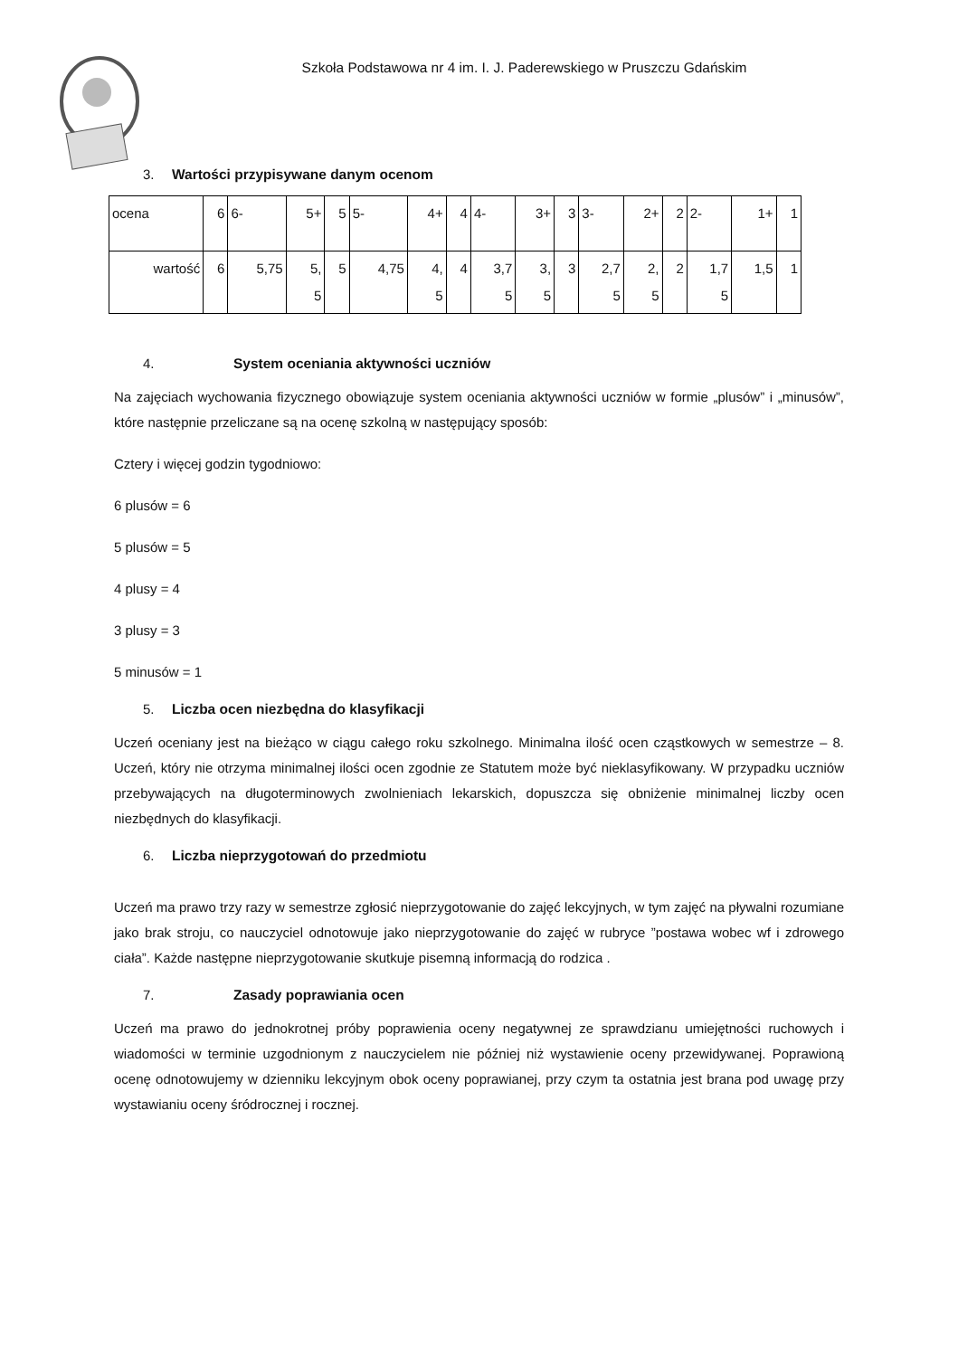Szkoła Podstawowa nr 4 im. I. J. Paderewskiego w Pruszczu Gdańskim
3. Wartości przypisywane danym ocenom
| ocena | 6 | 6- | 5+ | 5 | 5- | 4+ | 4 | 4- | 3+ | 3 | 3- | 2+ | 2 | 2- | 1+ | 1 |
| wartość | 6 | 5,75 | 5, 5 | 5 | 4,75 | 4, 5 | 4 | 3,7 5 | 3, 5 | 3 | 2,7 5 | 2, 5 | 2 | 1,7 5 | 1,5 | 1 |
4. System oceniania aktywności uczniów
Na zajęciach wychowania fizycznego obowiązuje system oceniania aktywności uczniów w formie „plusów” i „minusów”, które następnie przeliczane są na ocenę szkolną w następujący sposób:
Cztery i więcej godzin tygodniowo:
6 plusów = 6
5 plusów = 5
4 plusy = 4
3 plusy = 3
5 minusów = 1
5. Liczba ocen niezbędna do klasyfikacji
Uczeń oceniany jest na bieżąco w ciągu całego roku szkolnego. Minimalna ilość ocen cząstkowych w semestrze – 8. Uczeń, który nie otrzyma minimalnej ilości ocen zgodnie ze Statutem może być nieklasyfikowany. W przypadku uczniów przebywających na długoterminowych zwolnieniach lekarskich, dopuszcza się obniżenie minimalnej liczby ocen niezbędnych do klasyfikacji.
6. Liczba nieprzygotowań do przedmiotu
Uczeń ma prawo trzy razy w semestrze zgłosić nieprzygotowanie do zajęć lekcyjnych, w tym zajęć na pływalni rozumiane jako brak stroju, co nauczyciel odnotowuje jako nieprzygotowanie do zajęć w rubryce ”postawa wobec wf i zdrowego ciała”. Każde następne nieprzygotowanie skutkuje pisemną informacją do rodzica .
7. Zasady poprawiania ocen
Uczeń ma prawo do jednokrotnej próby poprawienia oceny negatywnej ze sprawdzianu umiejętności ruchowych i wiadomości w terminie uzgodnionym z nauczycielem nie później niż wystawienie oceny przewidywanej. Poprawioną ocenę odnotowujemy w dzienniku lekcyjnym obok oceny poprawianej, przy czym ta ostatnia jest brana pod uwagę przy wystawianiu oceny śródrocznej i rocznej.